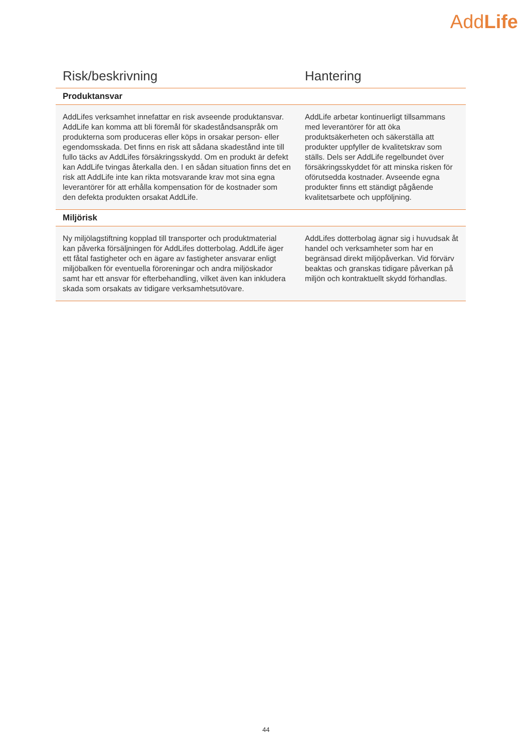AddLife
| Risk/beskrivning | Hantering |
| --- | --- |
| Produktansvar | |
| AddLifes verksamhet innefattar en risk avseende produktansvar. AddLife kan komma att bli föremål för skadeståndsanspråk om produkterna som produceras eller köps in orsakar person- eller egendomsskada. Det finns en risk att sådana skadestånd inte till fullo täcks av AddLifes försäkringsskydd. Om en produkt är defekt kan AddLife tvingas återkalla den. I en sådan situation finns det en risk att AddLife inte kan rikta motsvarande krav mot sina egna leverantörer för att erhålla kompensation för de kostnader som den defekta produkten orsakat AddLife. | AddLife arbetar kontinuerligt tillsammans med leverantörer för att öka produktsäkerheten och säkerställa att produkter uppfyller de kvalitetskrav som ställs. Dels ser AddLife regelbundet över försäkringsskyddet för att minska risken för oförutsedda kostnader. Avseende egna produkter finns ett ständigt pågående kvalitetsarbete och uppföljning. |
| Miljörisk | |
| Ny miljölagstiftning kopplad till transporter och produktmaterial kan påverka försäljningen för AddLifes dotterbolag. AddLife äger ett fåtal fastigheter och en ägare av fastigheter ansvarar enligt miljöbalken för eventuella föroreningar och andra miljöskador samt har ett ansvar för efterbehandling, vilket även kan inkludera skada som orsakats av tidigare verksamhetsutövare. | AddLifes dotterbolag ägnar sig i huvudsak åt handel och verksamheter som har en begränsad direkt miljöpåverkan. Vid förvärv beaktas och granskas tidigare påverkan på miljön och kontraktuellt skydd förhandlas. |
44